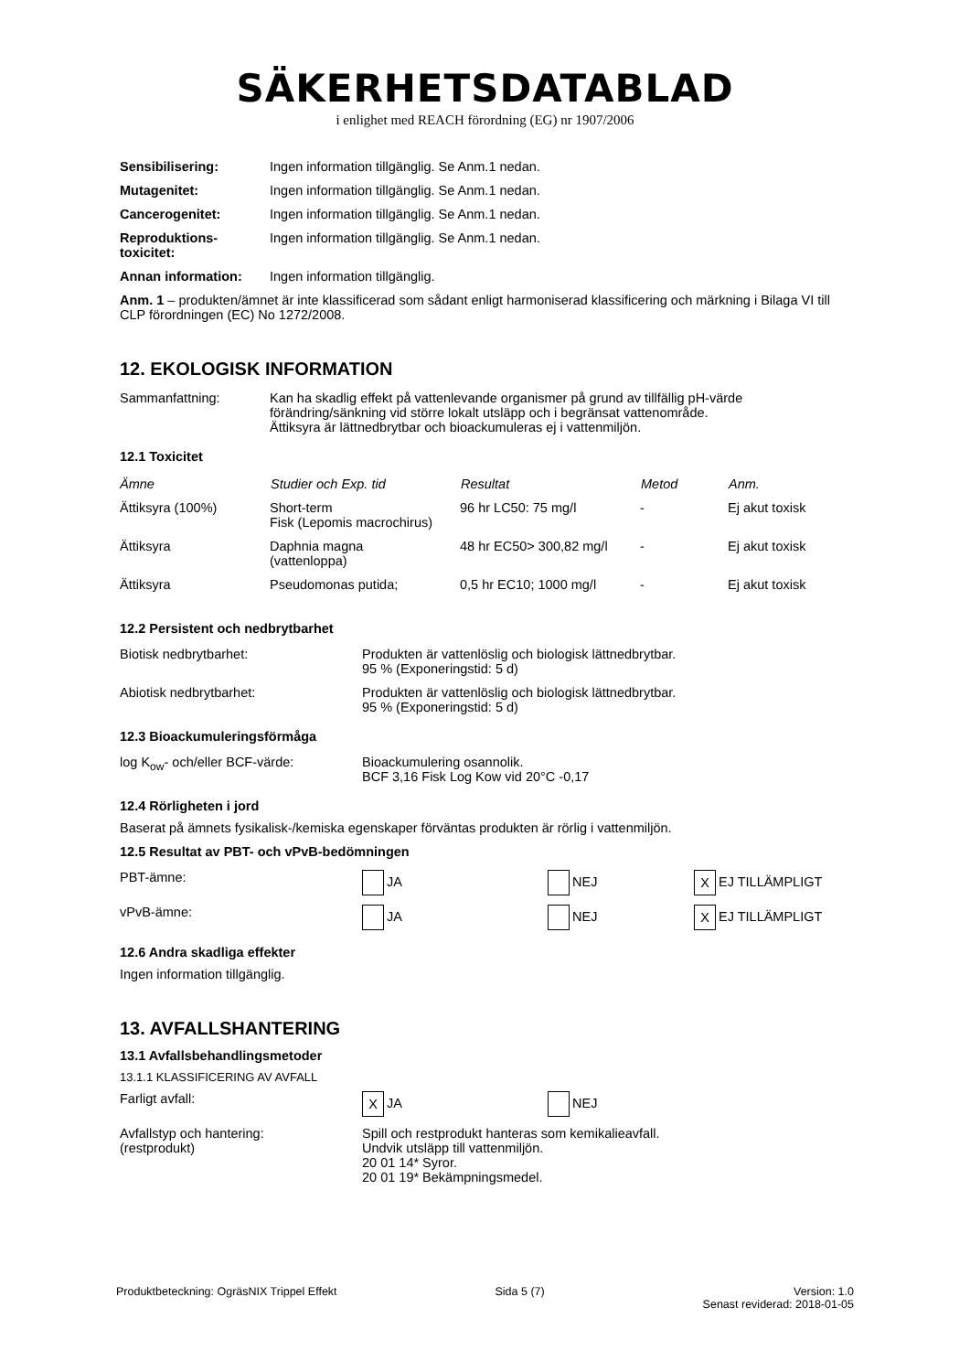SÄKERHETSDATABLAD
i enlighet med REACH förordning (EG) nr 1907/2006
| Sensibilisering: | Ingen information tillgänglig. Se Anm.1 nedan. |
| Mutagenitet: | Ingen information tillgänglig. Se Anm.1 nedan. |
| Cancerogenitet: | Ingen information tillgänglig. Se Anm.1 nedan. |
| Reproduktions- toxicitet: | Ingen information tillgänglig. Se Anm.1 nedan. |
| Annan information: | Ingen information tillgänglig. |
Anm. 1 – produkten/ämnet är inte klassificerad som sådant enligt harmoniserad klassificering och märkning i Bilaga VI till CLP förordningen (EC) No 1272/2008.
12. EKOLOGISK INFORMATION
| Sammanfattning: | Kan ha skadlig effekt på vattenlevande organismer på grund av tillfällig pH-värde förändring/sänkning vid större lokalt utsläpp och i begränsat vattenområde. Ättiksyra är lättnedbrytbar och bioackumuleras ej i vattenmiljön. |
12.1 Toxicitet
| Ämne | Studier och Exp. tid | Resultat | Metod | Anm. |
| --- | --- | --- | --- | --- |
| Ättiksyra (100%) | Short-term Fisk (Lepomis macrochirus) | 96 hr LC50: 75 mg/l | - | Ej akut toxisk |
| Ättiksyra | Daphnia magna (vattenloppa) | 48 hr EC50> 300,82 mg/l | - | Ej akut toxisk |
| Ättiksyra | Pseudomonas putida; | 0,5 hr EC10; 1000 mg/l | - | Ej akut toxisk |
12.2 Persistent och nedbrytbarhet
| Biotisk nedbrytbarhet: | Produkten är vattenlöslig och biologisk lättnedbrytbar. 95 % (Exponeringstid: 5 d) |
| Abiotisk nedbrytbarhet: | Produkten är vattenlöslig och biologisk lättnedbrytbar. 95 % (Exponeringstid: 5 d) |
12.3 Bioackumuleringsförmåga
| log K<sub>ow</sub>- och/eller BCF-värde: | Bioackumulering osannolik. BCF 3,16 Fisk Log Kow vid 20°C -0,17 |
12.4 Rörligheten i jord
Baserat på ämnets fysikalisk-/kemiska egenskaper förväntas produkten är rörlig i vattenmiljön.
12.5 Resultat av PBT- och vPvB-bedömningen
| PBT-ämne: | JA | NEJ | X EJ TILLÄMPLIGT |
| vPvB-ämne: | JA | NEJ | X EJ TILLÄMPLIGT |
12.6 Andra skadliga effekter
Ingen information tillgänglig.
13. AVFALLSHANTERING
13.1 Avfallsbehandlingsmetoder
13.1.1 KLASSIFICERING AV AVFALL
| Farligt avfall: | X JA | NEJ |
| Avfallstyp och hantering: (restprodukt) | Spill och restprodukt hanteras som kemikalieavfall. Undvik utsläpp till vattenmiljön. 20 01 14* Syror. 20 01 19* Bekämpningsmedel. | |
Produktbeteckning: OgräsNIX Trippel Effekt
Sida 5 (7) Version: 1.0
Senast reviderad: 2018-01-05